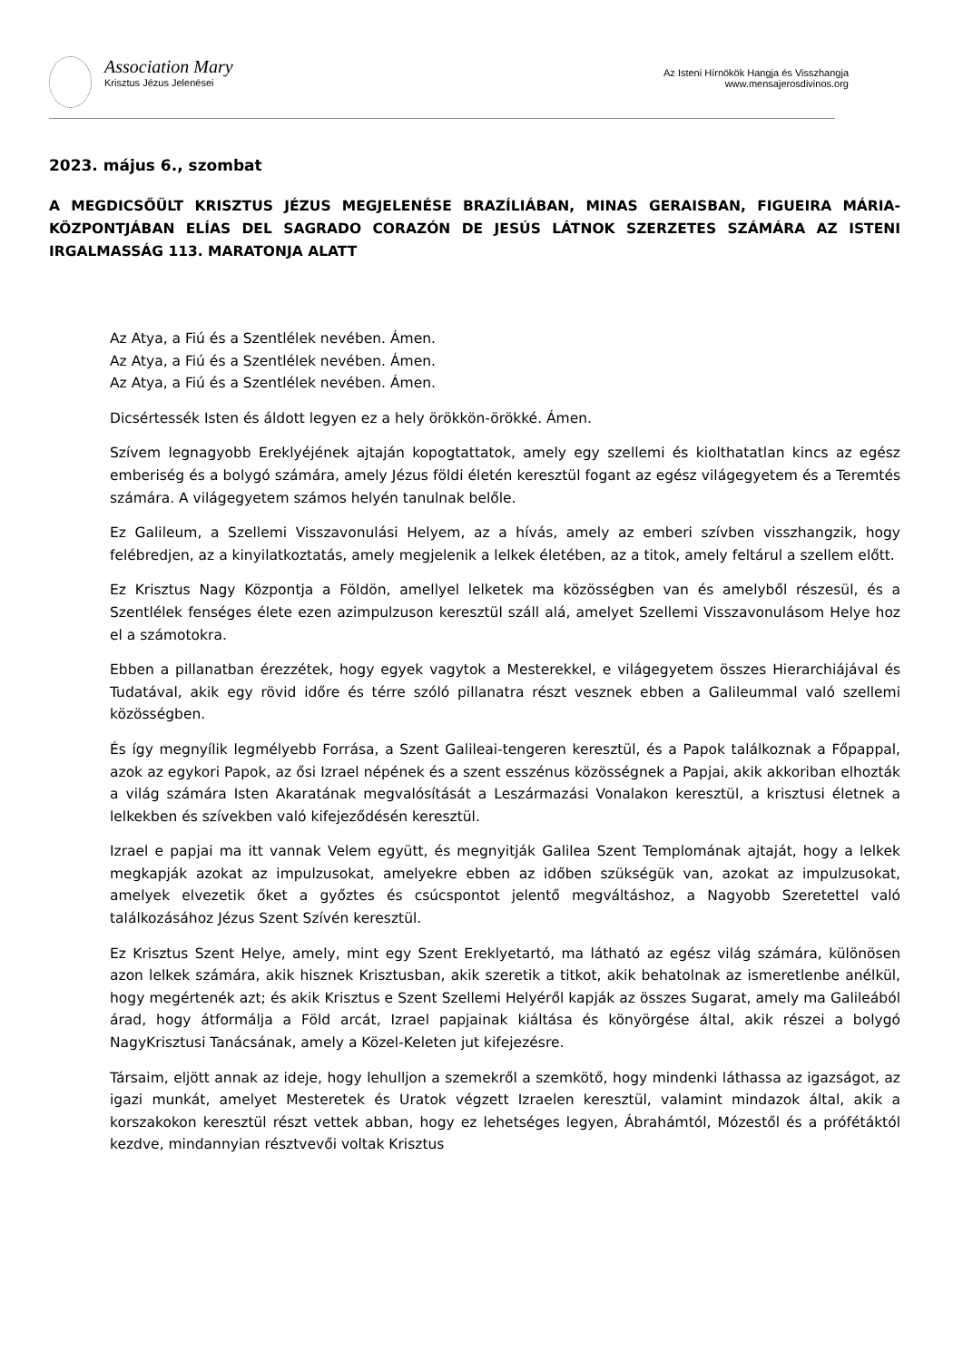Association Mary
Krisztus Jézus Jelenései
Az Isteni Hírnökök Hangja és Visszhangja
www.mensajerosdivinos.org
2023. május 6., szombat
A MEGDICSŐÜLT KRISZTUS JÉZUS MEGJELENÉSE BRAZÍLIÁBAN, MINAS GERAISBAN, FIGUEIRA MÁRIA-KÖZPONTJÁBAN ELÍAS DEL SAGRADO CORAZÓN DE JESÚS LÁTNOK SZERZETES SZÁMÁRA AZ ISTENI IRGALMASSÁG 113. MARATONJA ALATT
Az Atya, a Fiú és a Szentlélek nevében. Ámen.
Az Atya, a Fiú és a Szentlélek nevében. Ámen.
Az Atya, a Fiú és a Szentlélek nevében. Ámen.
Dicsértessék Isten és áldott legyen ez a hely örökkön-örökké. Ámen.
Szívem legnagyobb Ereklyéjének ajtaján kopogtattatok, amely egy szellemi és kiolthatatlan kincs az egész emberiség és a bolygó számára, amely Jézus földi életén keresztül fogant az egész világegyetem és a Teremtés számára. A világegyetem számos helyén tanulnak belőle.
Ez Galileum, a Szellemi Visszavonulási Helyem, az a hívás, amely az emberi szívben visszhangzik, hogy felébredjen, az a kinyilatkoztatás, amely megjelenik a lelkek életében, az a titok, amely feltárul a szellem előtt.
Ez Krisztus Nagy Központja a Földön, amellyel lelketek ma közösségben van és amelyből részesül, és a Szentlélek fenséges élete ezen azimpulzuson keresztül száll alá, amelyet Szellemi Visszavonulásom Helye hoz el a számotokra.
Ebben a pillanatban érezzétek, hogy egyek vagytok a Mesterekkel, e világegyetem összes Hierarchiájával és Tudatával, akik egy rövid időre és térre szóló pillanatra részt vesznek ebben a Galileummal való szellemi közösségben.
És így megnyílik legmélyebb Forrása, a Szent Galileai-tengeren keresztül, és a Papok találkoznak a Főpappal, azok az egykori Papok, az ősi Izrael népének és a szent esszénus közösségnek a Papjai, akik akkoriban elhozták a világ számára Isten Akaratának megvalósítását a Leszármazási Vonalakon keresztül, a krisztusi életnek a lelkekben és szívekben való kifejeződésén keresztül.
Izrael e papjai ma itt vannak Velem együtt, és megnyitják Galilea Szent Templomának ajtaját, hogy a lelkek megkapják azokat az impulzusokat, amelyekre ebben az időben szükségük van, azokat az impulzusokat, amelyek elvezetik őket a győztes és csúcspontot jelentő megváltáshoz, a Nagyobb Szeretettel való találkozásához Jézus Szent Szívén keresztül.
Ez Krisztus Szent Helye, amely, mint egy Szent Ereklyetartó, ma látható az egész világ számára, különösen azon lelkek számára, akik hisznek Krisztusban, akik szeretik a titkot, akik behatolnak az ismeretlenbe anélkül, hogy megértenék azt; és akik Krisztus e Szent Szellemi Helyéről kapják az összes Sugarat, amely ma Galileából árad, hogy átformálja a Föld arcát, Izrael papjainak kiáltása és könyörgése által, akik részei a bolygó NagyKrisztusi Tanácsának, amely a Közel-Keleten jut kifejezésre.
Társaim, eljött annak az ideje, hogy lehulljon a szemekről a szemkötő, hogy mindenki láthassa az igazságot, az igazi munkát, amelyet Mesteretek és Uratok végzett Izraelen keresztül, valamint mindazok által, akik a korszakokon keresztül részt vettek abban, hogy ez lehetséges legyen, Ábrahámtól, Mózestől és a prófétáktól kezdve, mindannyian résztvevői voltak Krisztus